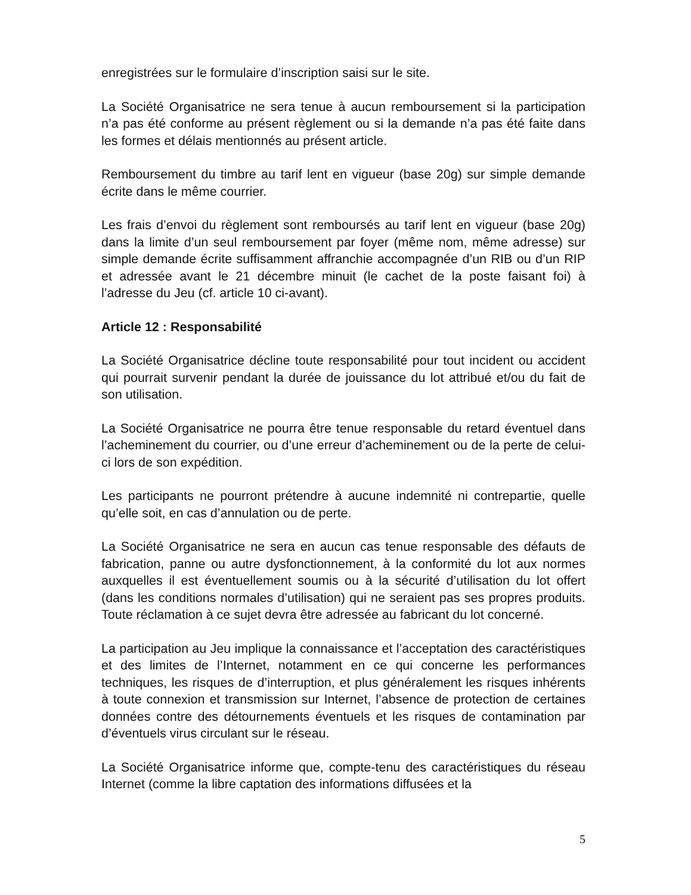enregistrées sur le formulaire d’inscription saisi sur le site.
La Société Organisatrice ne sera tenue à aucun remboursement si la participation n’a pas été conforme au présent règlement ou si la demande n’a pas été faite dans les formes et délais mentionnés au présent article.
Remboursement du timbre au tarif lent en vigueur (base 20g) sur simple demande écrite dans le même courrier.
Les frais d’envoi du règlement sont remboursés au tarif lent en vigueur (base 20g) dans la limite d’un seul remboursement par foyer (même nom, même adresse) sur simple demande écrite suffisamment affranchie accompagnée d’un RIB ou d’un RIP et adressée avant le 21 décembre minuit (le cachet de la poste faisant foi) à l’adresse du Jeu (cf. article 10 ci-avant).
Article 12 : Responsabilité
La Société Organisatrice décline toute responsabilité pour tout incident ou accident qui pourrait survenir pendant la durée de jouissance du lot attribué et/ou du fait de son utilisation.
La Société Organisatrice ne pourra être tenue responsable du retard éventuel dans l’acheminement du courrier, ou d’une erreur d’acheminement ou de la perte de celui-ci lors de son expédition.
Les participants ne pourront prétendre à aucune indemnité ni contrepartie, quelle qu’elle soit, en cas d’annulation ou de perte.
La Société Organisatrice ne sera en aucun cas tenue responsable des défauts de fabrication, panne ou autre dysfonctionnement, à la conformité du lot aux normes auxquelles il est éventuellement soumis ou à la sécurité d’utilisation du lot offert (dans les conditions normales d’utilisation) qui ne seraient pas ses propres produits. Toute réclamation à ce sujet devra être adressée au fabricant du lot concerné.
La participation au Jeu implique la connaissance et l’acceptation des caractéristiques et des limites de l’Internet, notamment en ce qui concerne les performances techniques, les risques de d’interruption, et plus généralement les risques inhérents à toute connexion et transmission sur Internet, l’absence de protection de certaines données contre des détournements éventuels et les risques de contamination par d’éventuels virus circulant sur le réseau.
La Société Organisatrice informe que, compte-tenu des caractéristiques du réseau Internet (comme la libre captation des informations diffusées et la
5